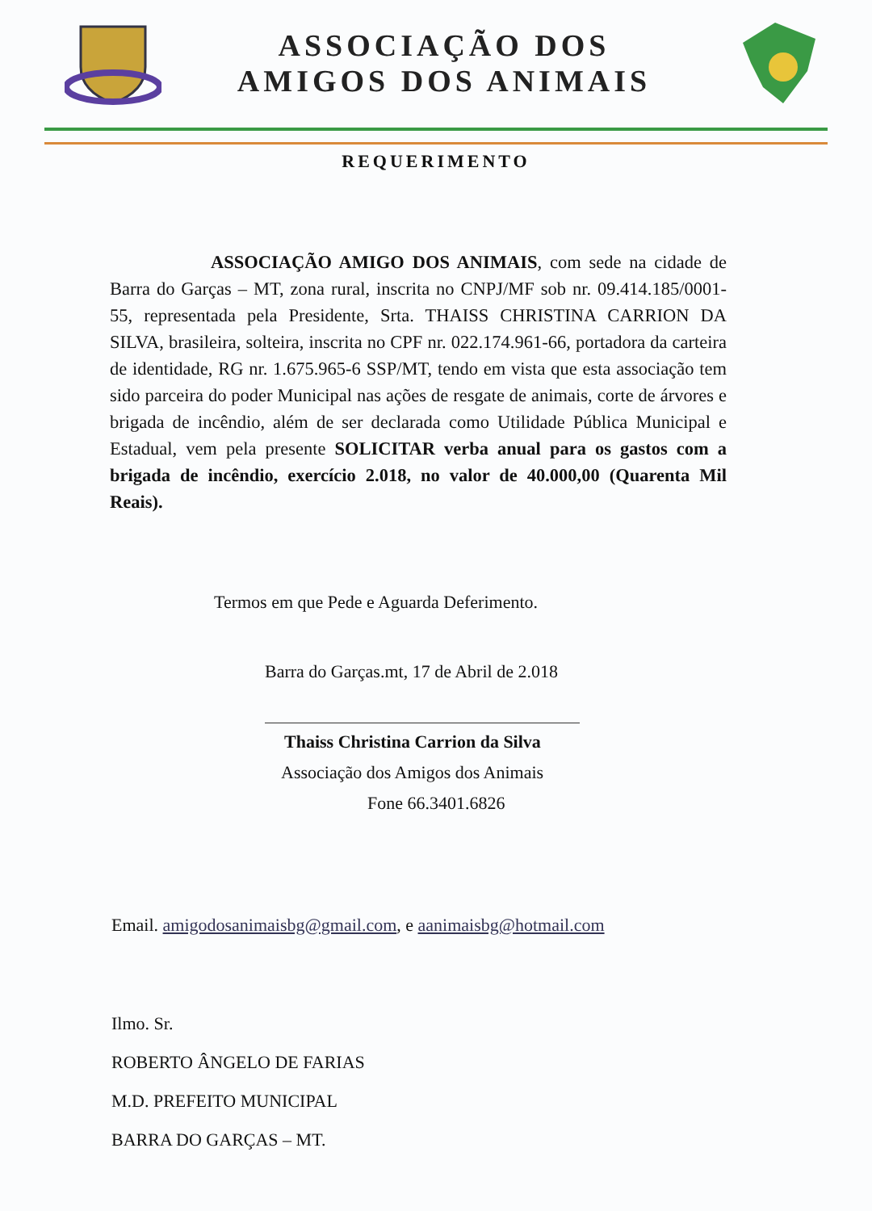ASSOCIAÇÃO DOS
AMIGOS DOS ANIMAIS
REQUERIMENTO
ASSOCIAÇÃO AMIGO DOS ANIMAIS, com sede na cidade de Barra do Garças – MT, zona rural, inscrita no CNPJ/MF sob nr. 09.414.185/0001-55, representada pela Presidente, Srta. THAISS CHRISTINA CARRION DA SILVA, brasileira, solteira, inscrita no CPF nr. 022.174.961-66, portadora da carteira de identidade, RG nr. 1.675.965-6 SSP/MT, tendo em vista que esta associação tem sido parceira do poder Municipal nas ações de resgate de animais, corte de árvores e brigada de incêndio, além de ser declarada como Utilidade Pública Municipal e Estadual, vem pela presente SOLICITAR verba anual para os gastos com a brigada de incêndio, exercício 2.018, no valor de 40.000,00 (Quarenta Mil Reais).
Termos em que Pede e Aguarda Deferimento.
Barra do Garças.mt, 17 de Abril de 2.018
Thaiss Christina Carrion da Silva
Associação dos Amigos dos Animais
Fone 66.3401.6826
Email. amigodosanimaisbg@gmail.com, e aanimaisbg@hotmail.com
Ilmo. Sr.
ROBERTO ÂNGELO DE FARIAS
M.D. PREFEITO MUNICIPAL
BARRA DO GARÇAS – MT.